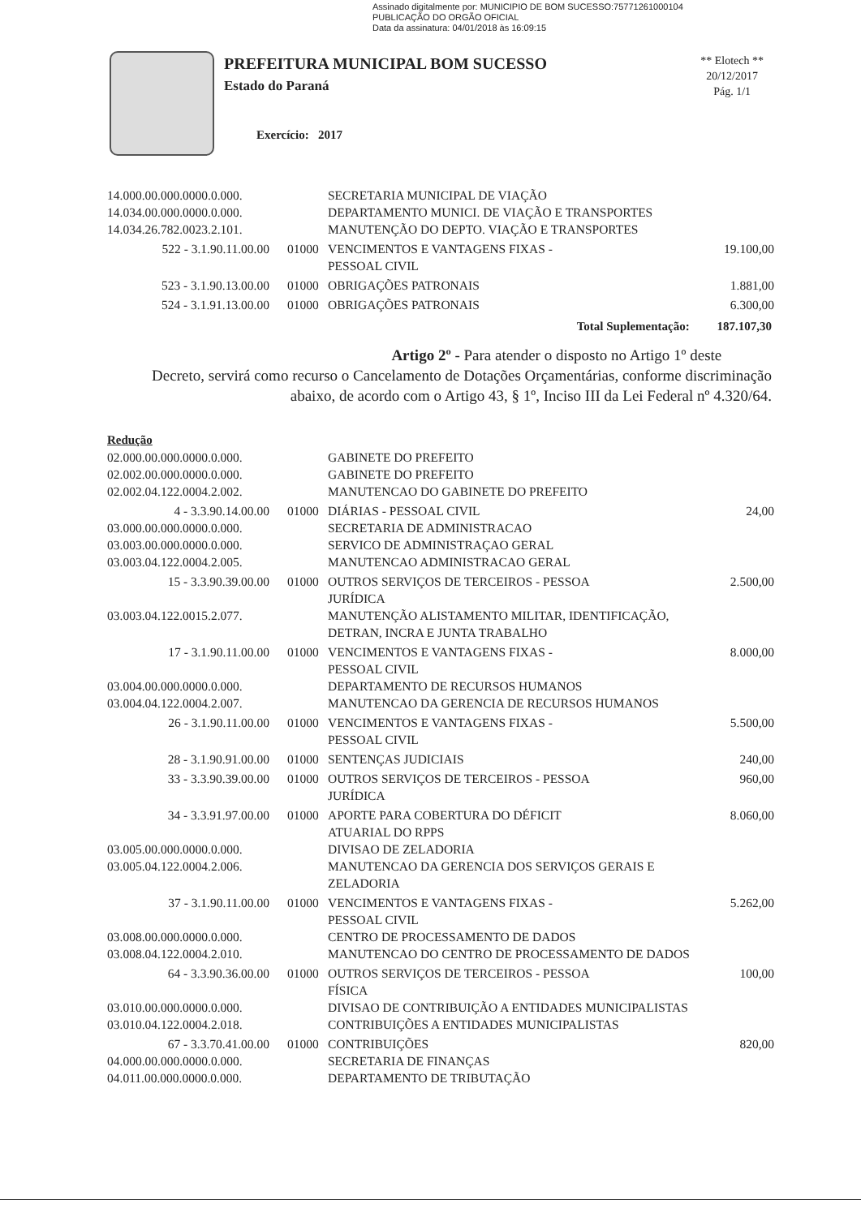Assinado digitalmente por: MUNICIPIO DE BOM SUCESSO:75771261000104
PUBLICAÇÃO DO ORGÃO OFICIAL
Data da assinatura: 04/01/2018 às 16:09:15
PREFEITURA MUNICIPAL BOM SUCESSO
Estado do Paraná
Exercício: 2017
** Elotech **
20/12/2017
Pág. 1/1
| 14.000.00.000.0000.0.000. | | SECRETARIA MUNICIPAL DE VIAÇÃO | |
| 14.034.00.000.0000.0.000. | | DEPARTAMENTO MUNICI. DE VIAÇÃO E TRANSPORTES | |
| 14.034.26.782.0023.2.101. | | MANUTENÇÃO DO DEPTO. VIAÇÃO E TRANSPORTES | |
| 522 - 3.1.90.11.00.00 | 01000 | VENCIMENTOS E VANTAGENS FIXAS - PESSOAL CIVIL | 19.100,00 |
| 523 - 3.1.90.13.00.00 | 01000 | OBRIGAÇÕES PATRONAIS | 1.881,00 |
| 524 - 3.1.91.13.00.00 | 01000 | OBRIGAÇÕES PATRONAIS | 6.300,00 |
Total Suplementação: 187.107,30
Artigo 2º - Para atender o disposto no Artigo 1º deste
Decreto, servirá como recurso o Cancelamento de Dotações Orçamentárias, conforme discriminação abaixo, de acordo com o Artigo 43, § 1º, Inciso III da Lei Federal nº 4.320/64.
Redução
| 02.000.00.000.0000.0.000. | | GABINETE DO PREFEITO | |
| 02.002.00.000.0000.0.000. | | GABINETE DO PREFEITO | |
| 02.002.04.122.0004.2.002. | | MANUTENCAO DO GABINETE DO PREFEITO | |
| 4 - 3.3.90.14.00.00 | 01000 | DIÁRIAS - PESSOAL CIVIL | 24,00 |
| 03.000.00.000.0000.0.000. | | SECRETARIA DE ADMINISTRACAO | |
| 03.003.00.000.0000.0.000. | | SERVICO DE ADMINISTRAÇAO GERAL | |
| 03.003.04.122.0004.2.005. | | MANUTENCAO ADMINISTRACAO GERAL | |
| 15 - 3.3.90.39.00.00 | 01000 | OUTROS SERVIÇOS DE TERCEIROS - PESSOA JURÍDICA | 2.500,00 |
| 03.003.04.122.0015.2.077. | | MANUTENÇÃO ALISTAMENTO MILITAR, IDENTIFICAÇÃO, DETRAN, INCRA E JUNTA TRABALHO | |
| 17 - 3.1.90.11.00.00 | 01000 | VENCIMENTOS E VANTAGENS FIXAS - PESSOAL CIVIL | 8.000,00 |
| 03.004.00.000.0000.0.000. | | DEPARTAMENTO DE RECURSOS HUMANOS | |
| 03.004.04.122.0004.2.007. | | MANUTENCAO DA GERENCIA DE RECURSOS HUMANOS | |
| 26 - 3.1.90.11.00.00 | 01000 | VENCIMENTOS E VANTAGENS FIXAS - PESSOAL CIVIL | 5.500,00 |
| 28 - 3.1.90.91.00.00 | 01000 | SENTENÇAS JUDICIAIS | 240,00 |
| 33 - 3.3.90.39.00.00 | 01000 | OUTROS SERVIÇOS DE TERCEIROS - PESSOA JURÍDICA | 960,00 |
| 34 - 3.3.91.97.00.00 | 01000 | APORTE PARA COBERTURA DO DÉFICIT ATUARIAL DO RPPS | 8.060,00 |
| 03.005.00.000.0000.0.000. | | DIVISAO DE ZELADORIA | |
| 03.005.04.122.0004.2.006. | | MANUTENCAO DA GERENCIA DOS SERVIÇOS GERAIS E ZELADORIA | |
| 37 - 3.1.90.11.00.00 | 01000 | VENCIMENTOS E VANTAGENS FIXAS - PESSOAL CIVIL | 5.262,00 |
| 03.008.00.000.0000.0.000. | | CENTRO DE PROCESSAMENTO DE DADOS | |
| 03.008.04.122.0004.2.010. | | MANUTENCAO DO CENTRO DE PROCESSAMENTO DE DADOS | |
| 64 - 3.3.90.36.00.00 | 01000 | OUTROS SERVIÇOS DE TERCEIROS - PESSOA FÍSICA | 100,00 |
| 03.010.00.000.0000.0.000. | | DIVISAO DE CONTRIBUIÇÃO A ENTIDADES MUNICIPALISTAS | |
| 03.010.04.122.0004.2.018. | | CONTRIBUIÇÕES A ENTIDADES MUNICIPALISTAS | |
| 67 - 3.3.70.41.00.00 | 01000 | CONTRIBUIÇÕES | 820,00 |
| 04.000.00.000.0000.0.000. | | SECRETARIA DE FINANÇAS | |
| 04.011.00.000.0000.0.000. | | DEPARTAMENTO DE TRIBUTAÇÃO | |